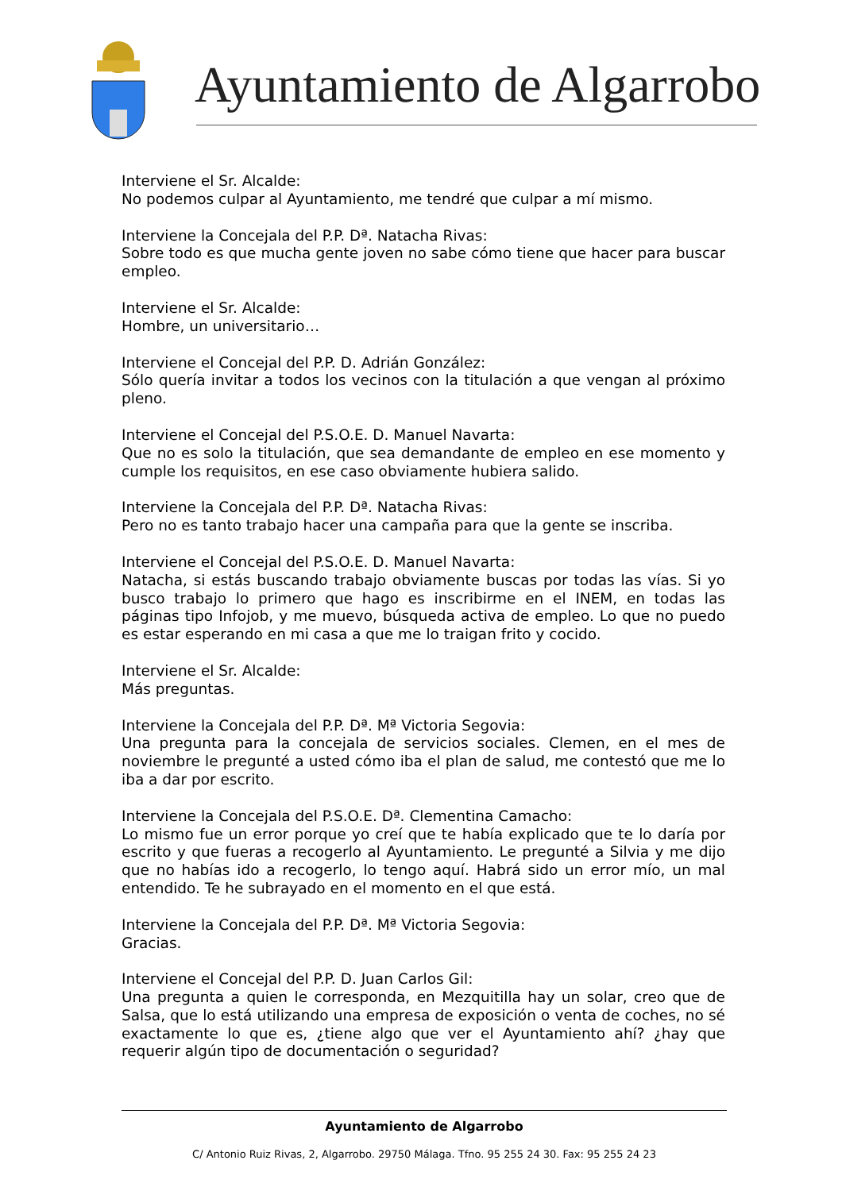Ayuntamiento de Algarrobo
Interviene el Sr. Alcalde:
No podemos culpar al Ayuntamiento, me tendré que culpar a mí mismo.
Interviene la Concejala del P.P. Dª. Natacha Rivas:
Sobre todo es que mucha gente joven no sabe cómo tiene que hacer para buscar empleo.
Interviene el Sr. Alcalde:
Hombre, un universitario…
Interviene el Concejal del P.P. D. Adrián González:
Sólo quería invitar a todos los vecinos con la titulación a que vengan al próximo pleno.
Interviene el Concejal del P.S.O.E. D. Manuel Navarta:
Que no es solo la titulación, que sea demandante de empleo en ese momento y cumple los requisitos, en ese caso obviamente hubiera salido.
Interviene la Concejala del P.P. Dª. Natacha Rivas:
Pero no es tanto trabajo hacer una campaña para que la gente se inscriba.
Interviene el Concejal del P.S.O.E. D. Manuel Navarta:
Natacha, si estás buscando trabajo obviamente buscas por todas las vías. Si yo busco trabajo lo primero que hago es inscribirme en el INEM, en todas las páginas tipo Infojob, y me muevo, búsqueda activa de empleo. Lo que no puedo es estar esperando en mi casa a que me lo traigan frito y cocido.
Interviene el Sr. Alcalde:
Más preguntas.
Interviene la Concejala del P.P. Dª. Mª Victoria Segovia:
Una pregunta para la concejala de servicios sociales. Clemen, en el mes de noviembre le pregunté a usted cómo iba el plan de salud, me contestó que me lo iba a dar por escrito.
Interviene la Concejala del P.S.O.E. Dª. Clementina Camacho:
Lo mismo fue un error porque yo creí que te había explicado que te lo daría por escrito y que fueras a recogerlo al Ayuntamiento. Le pregunté a Silvia y me dijo que no habías ido a recogerlo, lo tengo aquí. Habrá sido un error mío, un mal entendido. Te he subrayado en el momento en el que está.
Interviene la Concejala del P.P. Dª. Mª Victoria Segovia:
Gracias.
Interviene el Concejal del P.P. D. Juan Carlos Gil:
Una pregunta a quien le corresponda, en Mezquitilla hay un solar, creo que de Salsa, que lo está utilizando una empresa de exposición o venta de coches, no sé exactamente lo que es, ¿tiene algo que ver el Ayuntamiento ahí? ¿hay que requerir algún tipo de documentación o seguridad?
Ayuntamiento de Algarrobo
C/ Antonio Ruiz Rivas, 2, Algarrobo. 29750 Málaga. Tfno. 95 255 24 30. Fax: 95 255 24 23